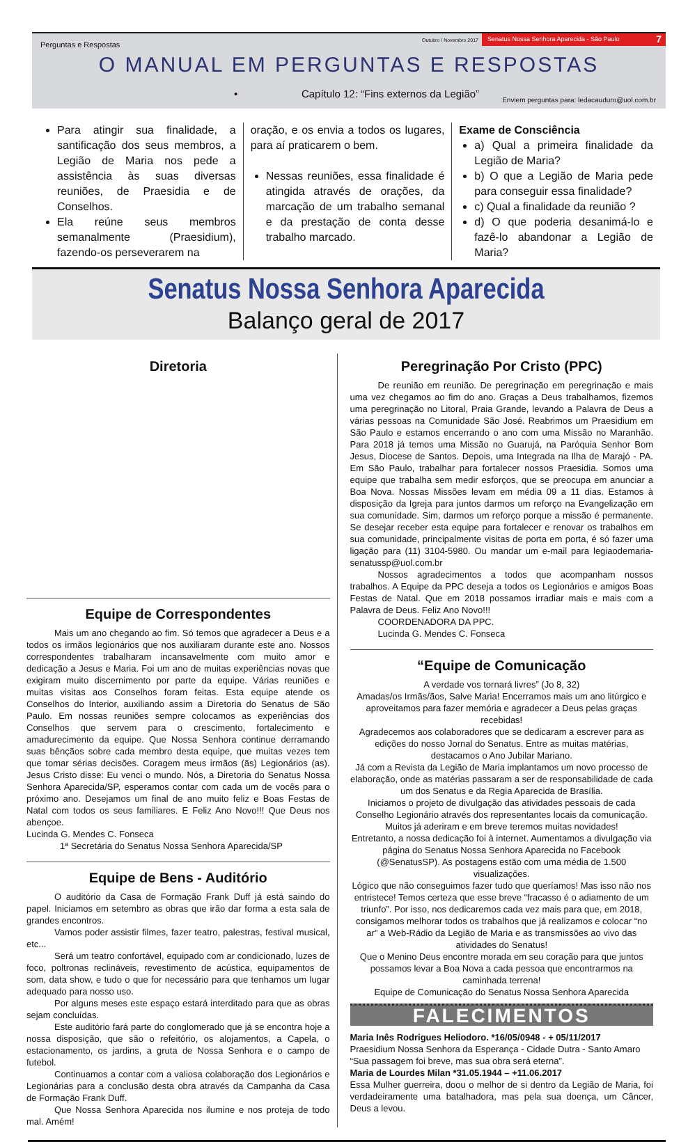Perguntas e Respostas Outubro / Novembro 2017 Senatus Nossa Senhora Aparecida - São Paulo 7
O MANUAL EM PERGUNTAS E RESPOSTAS
• Capítulo 12: “Fins externos da Legião”
Enviem perguntas para: ledacauduro@uol.com.br
Para atingir sua finalidade, a santificação dos seus membros, a Legião de Maria nos pede a assistência às suas diversas reuniões, de Praesidia e de Conselhos.
Ela reúne seus membros semanalmente (Praesidium), fazendo-os perseverarem na
oração, e os envia a todos os lugares, para aí praticarem o bem.
Nessas reuniões, essa finalidade é atingida através de orações, da marcação de um trabalho semanal e da prestação de conta desse trabalho marcado.
Exame de Consciência
a) Qual a primeira finalidade da Legião de Maria?
b) O que a Legião de Maria pede para conseguir essa finalidade?
c) Qual a finalidade da reunião ?
d) O que poderia desanimá-lo e fazê-lo abandonar a Legião de Maria?
Senatus Nossa Senhora Aparecida
Balanço geral de 2017
Diretoria
Equipe de Correspondentes
Mais um ano chegando ao fim. Só temos que agradecer a Deus e a todos os irmãos legionários que nos auxiliaram durante este ano. Nossos correspondentes trabalharam incansavelmente com muito amor e dedicação a Jesus e Maria. Foi um ano de muitas experiências novas que exigiram muito discernimento por parte da equipe. Várias reuniões e muitas visitas aos Conselhos foram feitas. Esta equipe atende os Conselhos do Interior, auxiliando assim a Diretoria do Senatus de São Paulo. Em nossas reuniões sempre colocamos as experiências dos Conselhos que servem para o crescimento, fortalecimento e amadurecimento da equipe. Que Nossa Senhora continue derramando suas bênçãos sobre cada membro desta equipe, que muitas vezes tem que tomar sérias decisões. Coragem meus irmãos (ãs) Legionários (as). Jesus Cristo disse: Eu venci o mundo. Nós, a Diretoria do Senatus Nossa Senhora Aparecida/SP, esperamos contar com cada um de vocês para o próximo ano. Desejamos um final de ano muito feliz e Boas Festas de Natal com todos os seus familiares. E Feliz Ano Novo!!! Que Deus nos abençoe.
Lucinda G. Mendes C. Fonseca
1ª Secretária do Senatus Nossa Senhora Aparecida/SP
Equipe de Bens - Auditório
O auditório da Casa de Formação Frank Duff já está saindo do papel. Iniciamos em setembro as obras que irão dar forma a esta sala de grandes encontros.
Vamos poder assistir filmes, fazer teatro, palestras, festival musical, etc...
Será um teatro confortável, equipado com ar condicionado, luzes de foco, poltronas reclináveis, revestimento de acústica, equipamentos de som, data show, e tudo o que for necessário para que tenhamos um lugar adequado para nosso uso.
Por alguns meses este espaço estará interditado para que as obras sejam concluídas.
Este auditório fará parte do conglomerado que já se encontra hoje a nossa disposição, que são o refeitório, os alojamentos, a Capela, o estacionamento, os jardins, a gruta de Nossa Senhora e o campo de futebol.
Continuamos a contar com a valiosa colaboração dos Legionários e Legionárias para a conclusão desta obra através da Campanha da Casa de Formação Frank Duff.
Que Nossa Senhora Aparecida nos ilumine e nos proteja de todo mal. Amém!
Peregrinação Por Cristo (PPC)
De reunião em reunião. De peregrinação em peregrinação e mais uma vez chegamos ao fim do ano. Graças a Deus trabalhamos, fizemos uma peregrinação no Litoral, Praia Grande, levando a Palavra de Deus a várias pessoas na Comunidade São José. Reabrimos um Praesidium em São Paulo e estamos encerrando o ano com uma Missão no Maranhão. Para 2018 já temos uma Missão no Guarujá, na Paróquia Senhor Bom Jesus, Diocese de Santos. Depois, uma Integrada na Ilha de Marajó - PA. Em São Paulo, trabalhar para fortalecer nossos Praesidia. Somos uma equipe que trabalha sem medir esforços, que se preocupa em anunciar a Boa Nova. Nossas Missões levam em média 09 a 11 dias. Estamos à disposição da Igreja para juntos darmos um reforço na Evangelização em sua comunidade. Sim, darmos um reforço porque a missão é permanente. Se desejar receber esta equipe para fortalecer e renovar os trabalhos em sua comunidade, principalmente visitas de porta em porta, é só fazer uma ligação para (11) 3104-5980. Ou mandar um e-mail para legiaodemaria-senatussp@uol.com.br
Nossos agradecimentos a todos que acompanham nossos trabalhos. A Equipe da PPC deseja a todos os Legionários e amigos Boas Festas de Natal. Que em 2018 possamos irradiar mais e mais com a Palavra de Deus. Feliz Ano Novo!!!
COORDENADORA DA PPC.
Lucinda G. Mendes C. Fonseca
“Equipe de Comunicação
A verdade vos tornará livres” (Jo 8, 32)
Amadas/os Irmãs/ãos, Salve Maria! Encerramos mais um ano litúrgico e aproveitamos para fazer memória e agradecer a Deus pelas graças recebidas!
Agradecemos aos colaboradores que se dedicaram a escrever para as edições do nosso Jornal do Senatus. Entre as muitas matérias, destacamos o Ano Jubilar Mariano.
Já com a Revista da Legião de Maria implantamos um novo processo de elaboração, onde as matérias passaram a ser de responsabilidade de cada um dos Senatus e da Regia Aparecida de Brasília.
Iniciamos o projeto de divulgação das atividades pessoais de cada Conselho Legionário através dos representantes locais da comunicação. Muitos já aderiram e em breve teremos muitas novidades!
Entretanto, a nossa dedicação foi à internet. Aumentamos a divulgação via página do Senatus Nossa Senhora Aparecida no Facebook (@SenatusSP). As postagens estão com uma média de 1.500 visualizações.
Lógico que não conseguimos fazer tudo que queríamos! Mas isso não nos entristece! Temos certeza que esse breve “fracasso é o adiamento de um triunfo”. Por isso, nos dedicaremos cada vez mais para que, em 2018, consigamos melhorar todos os trabalhos que já realizamos e colocar “no ar” a Web-Rádio da Legião de Maria e as transmissões ao vivo das atividades do Senatus!
Que o Menino Deus encontre morada em seu coração para que juntos possamos levar a Boa Nova a cada pessoa que encontrarmos na caminhada terrena!
Equipe de Comunicação do Senatus Nossa Senhora Aparecida
FALECIMENTOS
Maria Inês Rodrigues Heliodoro. *16/05/0948 - + 05/11/2017
Praesidium Nossa Senhora da Esperança - Cidade Dutra - Santo Amaro
“Sua passagem foi breve, mas sua obra será eterna”.
Maria de Lourdes Milan *31.05.1944 – +11.06.2017
Essa Mulher guerreira, doou o melhor de si dentro da Legião de Maria, foi verdadeiramente uma batalhadora, mas pela sua doença, um Câncer, Deus a levou.